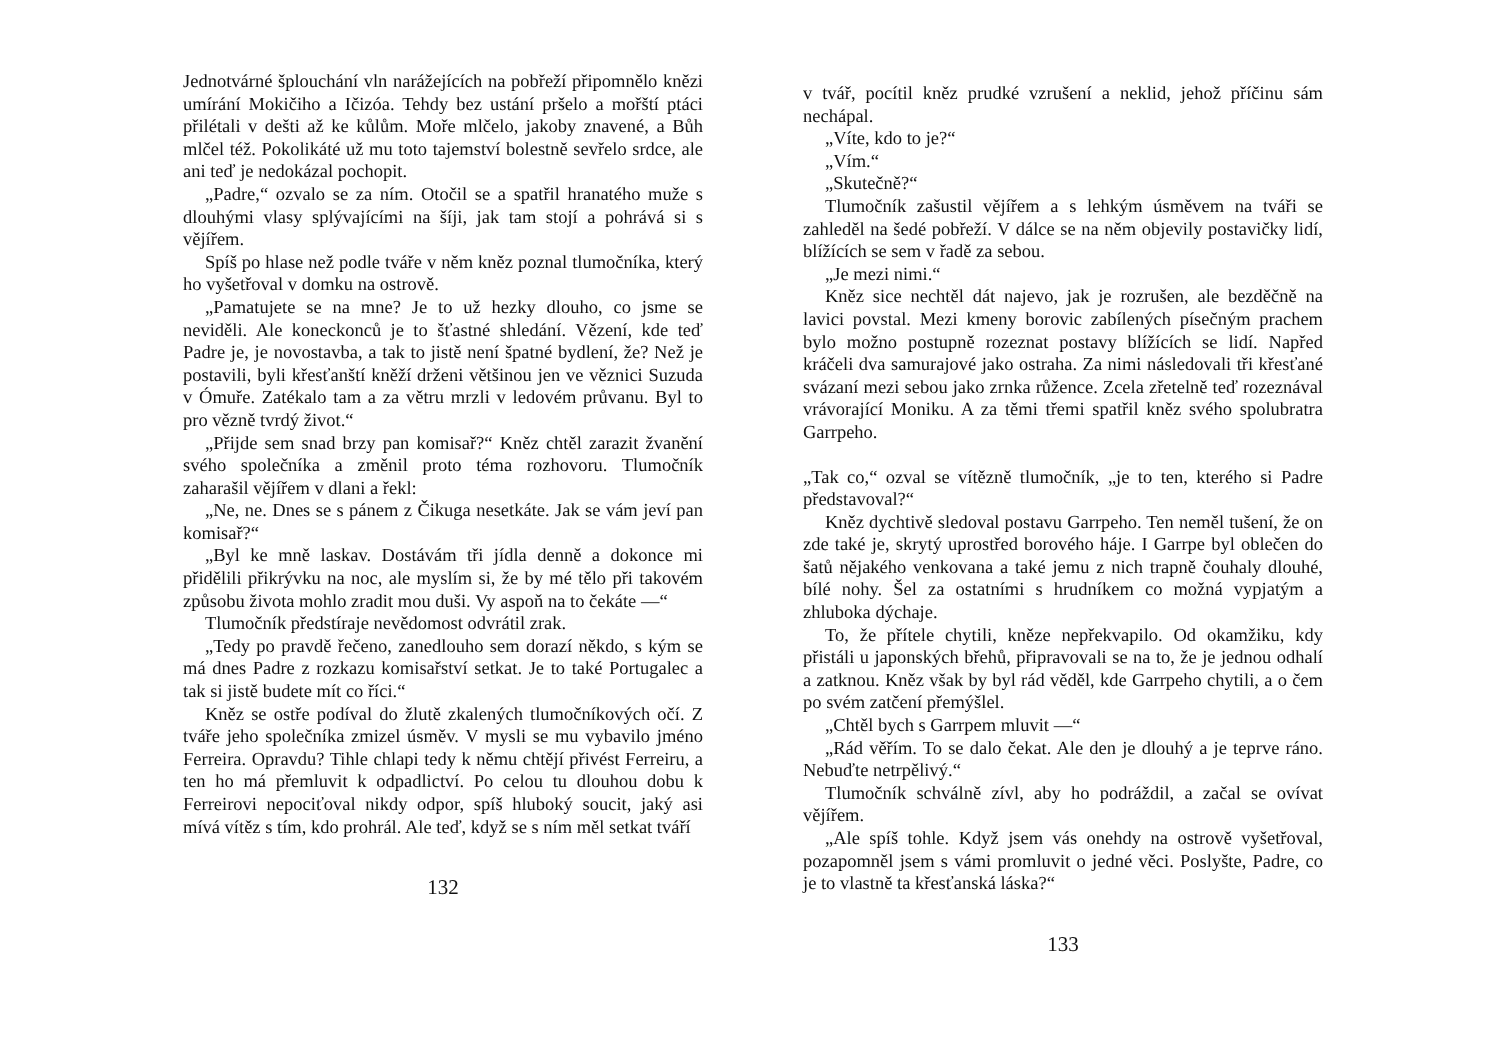Jednotvárné šplouchání vln narážejících na pobřeží připomnělo knězi umírání Mokičiho a Ičizóa. Tehdy bez ustání pršelo a mořští ptáci přilétali v dešti až ke kůlům. Moře mlčelo, jakoby znavené, a Bůh mlčel též. Pokolikáté už mu toto tajemství bolestně sevřelo srdce, ale ani teď je nedokázal pochopit.
„Padre,“ ozvalo se za ním. Otočil se a spatřil hranatého muže s dlouhými vlasy splývajícími na šíji, jak tam stojí a pohrává si s vějířem.
Spíš po hlase než podle tváře v něm kněz poznal tlumočníka, který ho vyšetřoval v domku na ostrově.
„Pamatujete se na mne? Je to už hezky dlouho, co jsme se neviděli. Ale koneckonců je to šťastné shledání. Vězení, kde teď Padre je, je novostavba, a tak to jistě není špatné bydlení, že? Než je postavili, byli křesťanští kněží drženi většinou jen ve věznici Suzuda v Ómuře. Zatékalo tam a za větru mrzli v ledovém průvanu. Byl to pro vězně tvrdý život.“
„Přijde sem snad brzy pan komisař?“ Kněz chtěl zarazit žvanění svého společníka a změnil proto téma rozhovoru. Tlumočník zaharašil vějířem v dlani a řekl:
„Ne, ne. Dnes se s pánem z Čikuga nesetkáte. Jak se vám jeví pan komisař?“
„Byl ke mně laskav. Dostávám tři jídla denně a dokonce mi přidělili přikrývku na noc, ale myslím si, že by mé tělo při takovém způsobu života mohlo zradit mou duši. Vy aspoň na to čekáte —“
Tlumočník předstíraje nevědomost odvrátil zrak.
„Tedy po pravdě řečeno, zanedlouho sem dorazí někdo, s kým se má dnes Padre z rozkazu komisařství setkat. Je to také Portugalec a tak si jistě budete mít co říci.“
Kněz se ostře podíval do žlutě zkalených tlumočníkových očí. Z tváře jeho společníka zmizel úsměv. V mysli se mu vybavilo jméno Ferreira. Opravdu? Tihle chlapi tedy k němu chtějí přivést Ferreiru, a ten ho má přemluvit k odpadlictví. Po celou tu dlouhou dobu k Ferreirovi nepociťoval nikdy odpor, spíš hluboký soucit, jaký asi mívá vítěz s tím, kdo prohrál. Ale teď, když se s ním měl setkat tváří
132
v tvář, pocítil kněz prudké vzrušení a neklid, jehož příčinu sám nechápal.
„Víte, kdo to je?“
„Vím.“
„Skutečně?“
Tlumočník zašustil vějířem a s lehkým úsměvem na tváři se zahleděl na šedé pobřeží. V dálce se na něm objevily postavičky lidí, blížících se sem v řadě za sebou.
„Je mezi nimi.“
Kněz sice nechtěl dát najevo, jak je rozrušen, ale bezděčně na lavici povstal. Mezi kmeny borovic zabílených písečným prachem bylo možno postupně rozeznat postavy blížících se lidí. Napřed kráčeli dva samurajové jako ostraha. Za nimi následovali tři křesťané svázaní mezi sebou jako zrnka růžence. Zcela zřetelně teď rozeznával vrávorající Moniku. A za těmi třemi spatřil kněz svého spolubratra Garrpeho.
„Tak co,“ ozval se vítězně tlumočník, „je to ten, kterého si Padre představoval?“
Kněz dychtivě sledoval postavu Garrpeho. Ten neměl tušení, že on zde také je, skrytý uprostřed borového háje. I Garrpe byl oblečen do šatů nějakého venkovana a také jemu z nich trapně čouhaly dlouhé, bílé nohy. Šel za ostatními s hrudníkem co možná vypjatým a zhluboka dýchaje.
To, že přítele chytili, kněze nepřekvapilo. Od okamžiku, kdy přistáli u japonských břehů, připravovali se na to, že je jednou odhalí a zatknou. Kněz však by byl rád věděl, kde Garrpeho chytili, a o čem po svém zatčení přemýšlel.
„Chtěl bych s Garrpem mluvit —“
„Rád věřím. To se dalo čekat. Ale den je dlouhý a je teprve ráno. Nebuďte netrpělivý.“
Tlumočník schválně zívl, aby ho podráždil, a začal se ovívat vějířem.
„Ale spíš tohle. Když jsem vás onehdy na ostrově vyšetřoval, pozapomněl jsem s vámi promluvit o jedné věci. Poslyšte, Padre, co je to vlastně ta křesťanská láska?“
133